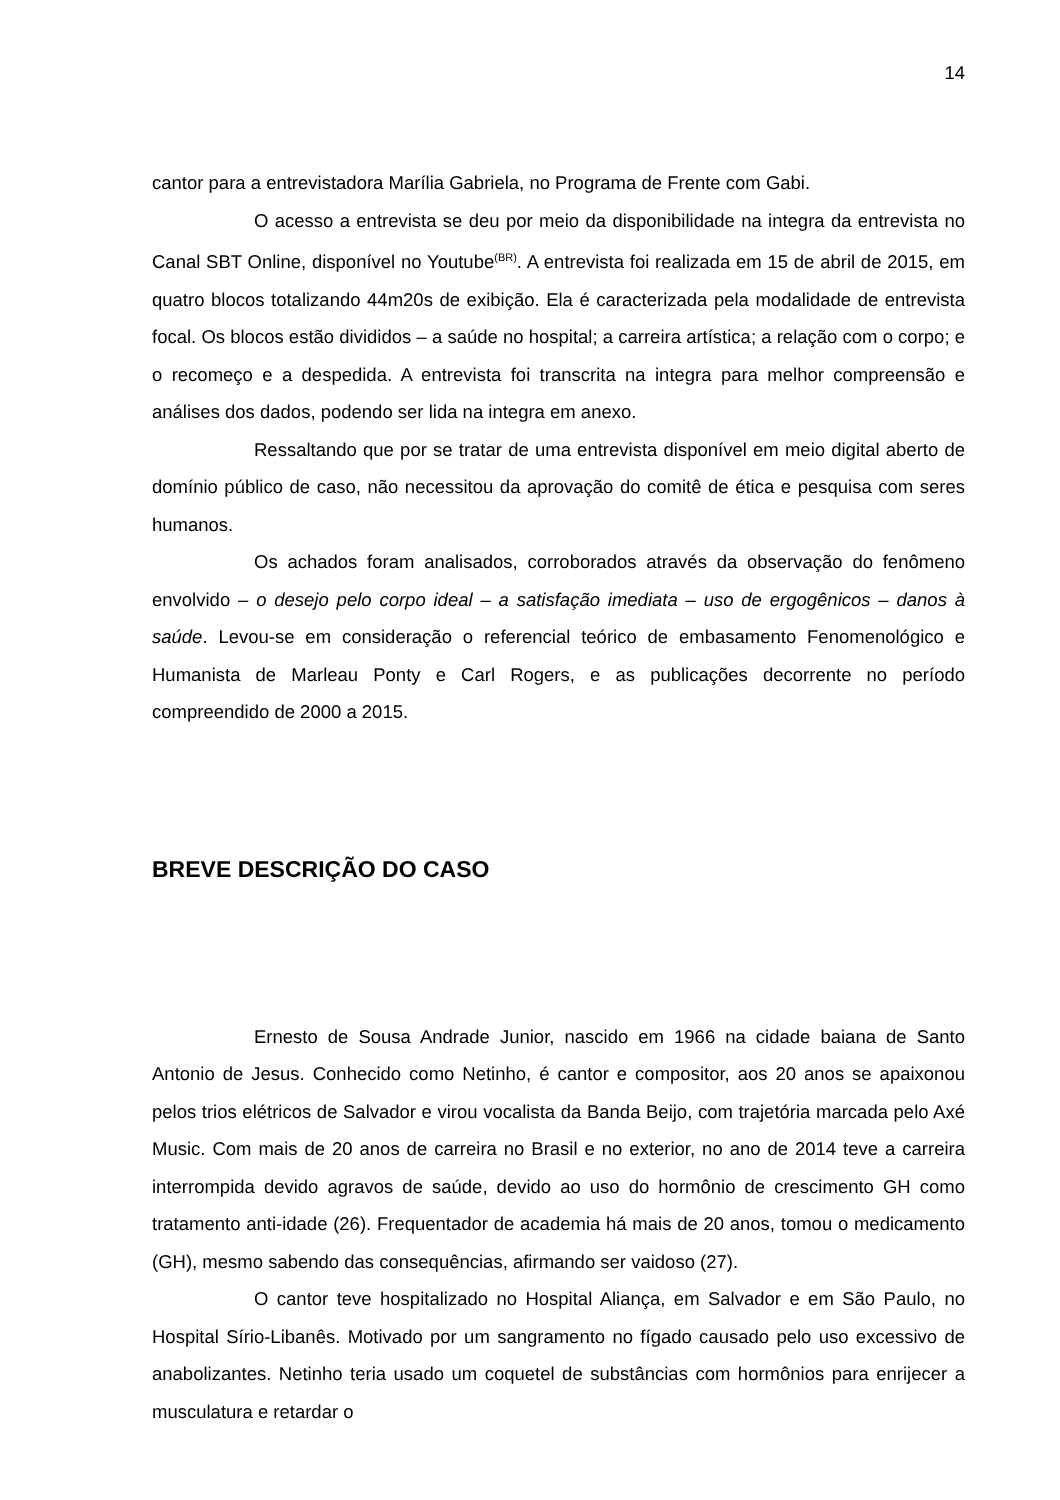14
cantor para a entrevistadora Marília Gabriela, no Programa de Frente com Gabi.
O acesso a entrevista se deu por meio da disponibilidade na integra da entrevista no Canal SBT Online, disponível no Youtube<sup>(BR)</sup>. A entrevista foi realizada em 15 de abril de 2015, em quatro blocos totalizando 44m20s de exibição. Ela é caracterizada pela modalidade de entrevista focal. Os blocos estão divididos – a saúde no hospital; a carreira artística; a relação com o corpo; e o recomeço e a despedida. A entrevista foi transcrita na integra para melhor compreensão e análises dos dados, podendo ser lida na integra em anexo.
Ressaltando que por se tratar de uma entrevista disponível em meio digital aberto de domínio público de caso, não necessitou da aprovação do comitê de ética e pesquisa com seres humanos.
Os achados foram analisados, corroborados através da observação do fenômeno envolvido – o desejo pelo corpo ideal – a satisfação imediata – uso de ergogênicos – danos à saúde. Levou-se em consideração o referencial teórico de embasamento Fenomenológico e Humanista de Marleau Ponty e Carl Rogers, e as publicações decorrente no período compreendido de 2000 a 2015.
BREVE DESCRIÇÃO DO CASO
Ernesto de Sousa Andrade Junior, nascido em 1966 na cidade baiana de Santo Antonio de Jesus. Conhecido como Netinho, é cantor e compositor, aos 20 anos se apaixonou pelos trios elétricos de Salvador e virou vocalista da Banda Beijo, com trajetória marcada pelo Axé Music. Com mais de 20 anos de carreira no Brasil e no exterior, no ano de 2014 teve a carreira interrompida devido agravos de saúde, devido ao uso do hormônio de crescimento GH como tratamento anti-idade (26). Frequentador de academia há mais de 20 anos, tomou o medicamento (GH), mesmo sabendo das consequências, afirmando ser vaidoso (27).
O cantor teve hospitalizado no Hospital Aliança, em Salvador e em São Paulo, no Hospital Sírio-Libanês. Motivado por um sangramento no fígado causado pelo uso excessivo de anabolizantes. Netinho teria usado um coquetel de substâncias com hormônios para enrijecer a musculatura e retardar o